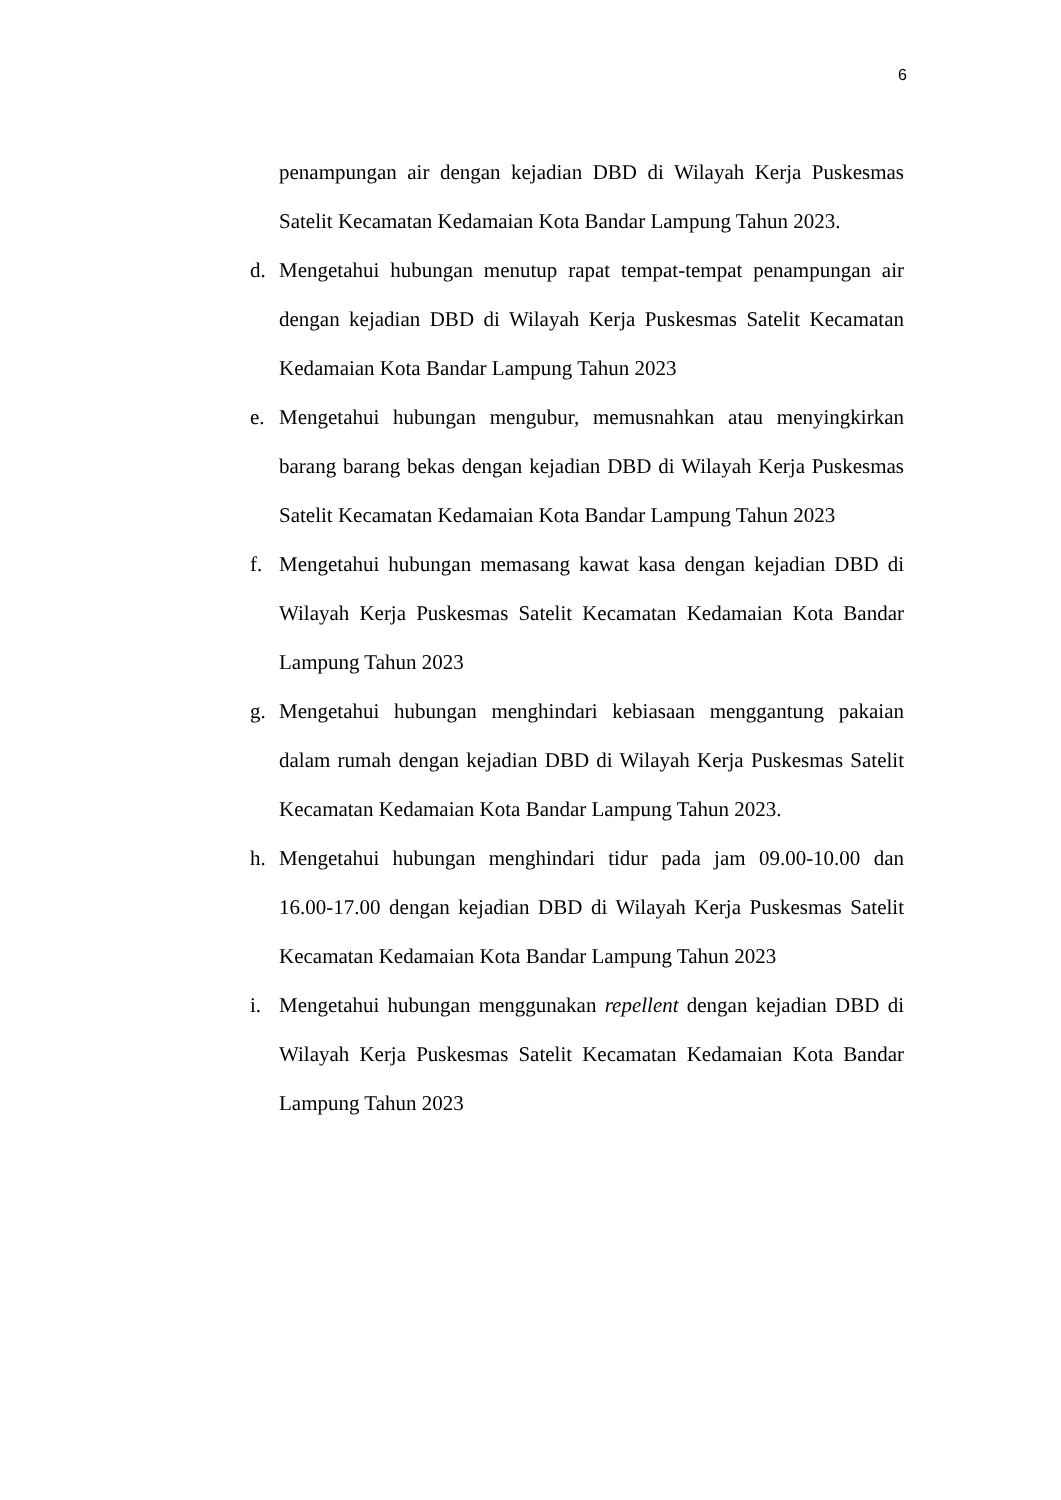6
penampungan air dengan kejadian DBD di Wilayah Kerja Puskesmas Satelit Kecamatan Kedamaian Kota Bandar Lampung Tahun 2023.
d. Mengetahui hubungan menutup rapat tempat-tempat penampungan air dengan kejadian DBD di Wilayah Kerja Puskesmas Satelit Kecamatan Kedamaian Kota Bandar Lampung Tahun 2023
e. Mengetahui hubungan mengubur, memusnahkan atau menyingkirkan barang barang bekas dengan kejadian DBD di Wilayah Kerja Puskesmas Satelit Kecamatan Kedamaian Kota Bandar Lampung Tahun 2023
f. Mengetahui hubungan memasang kawat kasa dengan kejadian DBD di Wilayah Kerja Puskesmas Satelit Kecamatan Kedamaian Kota Bandar Lampung Tahun 2023
g. Mengetahui hubungan menghindari kebiasaan menggantung pakaian dalam rumah dengan kejadian DBD di Wilayah Kerja Puskesmas Satelit Kecamatan Kedamaian Kota Bandar Lampung Tahun 2023.
h. Mengetahui hubungan menghindari tidur pada jam 09.00-10.00 dan 16.00-17.00 dengan kejadian DBD di Wilayah Kerja Puskesmas Satelit Kecamatan Kedamaian Kota Bandar Lampung Tahun 2023
i. Mengetahui hubungan menggunakan repellent dengan kejadian DBD di Wilayah Kerja Puskesmas Satelit Kecamatan Kedamaian Kota Bandar Lampung Tahun 2023